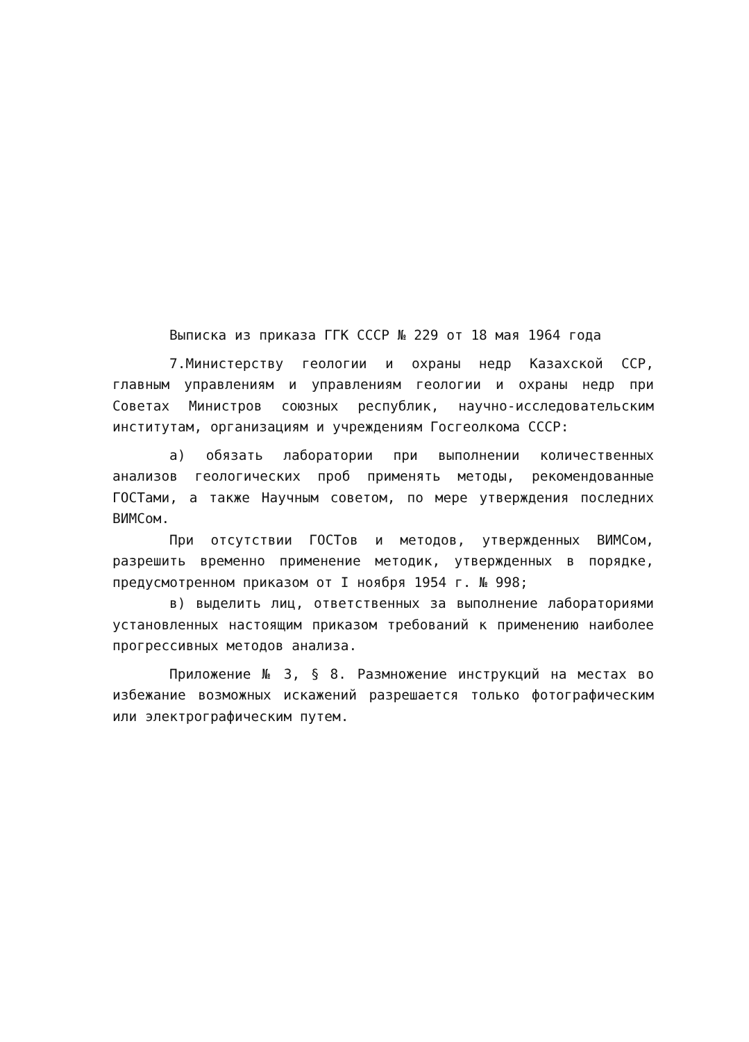Выписка из приказа ГГК СССР № 229 от 18 мая 1964 года
7.Министерству геологии и охраны недр Казахской ССР, главным управлениям и управлениям геологии и охраны недр при Советах Министров союзных республик, научно-исследовательским институтам, организациям и учреждениям Госгеолкома СССР:
а) обязать лаборатории при выполнении количественных анализов геологических проб применять методы, рекомендованные ГОСТами, а также Научным советом, по мере утверждения последних ВИМСом.
При отсутствии ГОСТов и методов, утвержденных ВИМСом, разрешить временно применение методик, утвержденных в порядке, предусмотренном приказом от I ноября 1954 г. № 998;
в) выделить лиц, ответственных за выполнение лабораториями установленных настоящим приказом требований к применению наиболее прогрессивных методов анализа.
Приложение № 3, § 8. Размножение инструкций на местах во избежание возможных искажений разрешается только фотографическим или электрографическим путем.